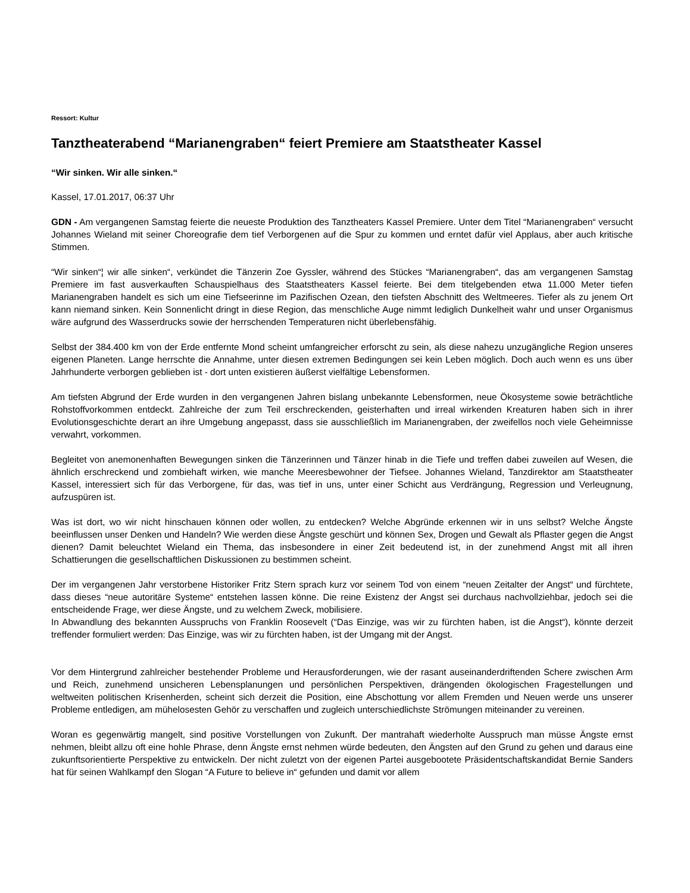Ressort: Kultur
Tanztheaterabend “Marianengraben“ feiert Premiere am Staatstheater Kassel
“Wir sinken. Wir alle sinken.“
Kassel, 17.01.2017, 06:37 Uhr
GDN - Am vergangenen Samstag feierte die neueste Produktion des Tanztheaters Kassel Premiere. Unter dem Titel “Marianengraben“ versucht Johannes Wieland mit seiner Choreografie dem tief Verborgenen auf die Spur zu kommen und erntet dafür viel Applaus, aber auch kritische Stimmen.
“Wir sinken“¦ wir alle sinken“, verkündet die Tänzerin Zoe Gyssler, während des Stückes “Marianengraben“, das am vergangenen Samstag Premiere im fast ausverkauften Schauspielhaus des Staatstheaters Kassel feierte. Bei dem titelgebenden etwa 11.000 Meter tiefen Marianengraben handelt es sich um eine Tiefseerinne im Pazifischen Ozean, den tiefsten Abschnitt des Weltmeeres. Tiefer als zu jenem Ort kann niemand sinken. Kein Sonnenlicht dringt in diese Region, das menschliche Auge nimmt lediglich Dunkelheit wahr und unser Organismus wäre aufgrund des Wasserdrucks sowie der herrschenden Temperaturen nicht überlebensfähig.
Selbst der 384.400 km von der Erde entfernte Mond scheint umfangreicher erforscht zu sein, als diese nahezu unzugängliche Region unseres eigenen Planeten. Lange herrschte die Annahme, unter diesen extremen Bedingungen sei kein Leben möglich. Doch auch wenn es uns über Jahrhunderte verborgen geblieben ist - dort unten existieren äußerst vielfältige Lebensformen.
Am tiefsten Abgrund der Erde wurden in den vergangenen Jahren bislang unbekannte Lebensformen, neue Ökosysteme sowie beträchtliche Rohstoffvorkommen entdeckt. Zahlreiche der zum Teil erschreckenden, geisterhaften und irreal wirkenden Kreaturen haben sich in ihrer Evolutionsgeschichte derart an ihre Umgebung angepasst, dass sie ausschließlich im Marianengraben, der zweifellos noch viele Geheimnisse verwahrt, vorkommen.
Begleitet von anemonenhaften Bewegungen sinken die Tänzerinnen und Tänzer hinab in die Tiefe und treffen dabei zuweilen auf Wesen, die ähnlich erschreckend und zombiehaft wirken, wie manche Meeresbewohner der Tiefsee. Johannes Wieland, Tanzdirektor am Staatstheater Kassel, interessiert sich für das Verborgene, für das, was tief in uns, unter einer Schicht aus Verdrängung, Regression und Verleugnung, aufzuspüren ist.
Was ist dort, wo wir nicht hinschauen können oder wollen, zu entdecken? Welche Abgründe erkennen wir in uns selbst? Welche Ängste beeinflussen unser Denken und Handeln? Wie werden diese Ängste geschürt und können Sex, Drogen und Gewalt als Pflaster gegen die Angst dienen? Damit beleuchtet Wieland ein Thema, das insbesondere in einer Zeit bedeutend ist, in der zunehmend Angst mit all ihren Schattierungen die gesellschaftlichen Diskussionen zu bestimmen scheint.
Der im vergangenen Jahr verstorbene Historiker Fritz Stern sprach kurz vor seinem Tod von einem “neuen Zeitalter der Angst“ und fürchtete, dass dieses “neue autoritäre Systeme“ entstehen lassen könne. Die reine Existenz der Angst sei durchaus nachvollziehbar, jedoch sei die entscheidende Frage, wer diese Ängste, und zu welchem Zweck, mobilisiere.
In Abwandlung des bekannten Ausspruchs von Franklin Roosevelt (“Das Einzige, was wir zu fürchten haben, ist die Angst“), könnte derzeit treffender formuliert werden: Das Einzige, was wir zu fürchten haben, ist der Umgang mit der Angst.
Vor dem Hintergrund zahlreicher bestehender Probleme und Herausforderungen, wie der rasant auseinanderdriftenden Schere zwischen Arm und Reich, zunehmend unsicheren Lebensplanungen und persönlichen Perspektiven, drängenden ökologischen Fragestellungen und weltweiten politischen Krisenherden, scheint sich derzeit die Position, eine Abschottung vor allem Fremden und Neuen werde uns unserer Probleme entledigen, am mühelosesten Gehör zu verschaffen und zugleich unterschiedlichste Strömungen miteinander zu vereinen.
Woran es gegenwärtig mangelt, sind positive Vorstellungen von Zukunft. Der mantrahaft wiederholte Ausspruch man müsse Ängste ernst nehmen, bleibt allzu oft eine hohle Phrase, denn Ängste ernst nehmen würde bedeuten, den Ängsten auf den Grund zu gehen und daraus eine zukunftsorientierte Perspektive zu entwickeln. Der nicht zuletzt von der eigenen Partei ausgebootete Präsidentschaftskandidat Bernie Sanders hat für seinen Wahlkampf den Slogan “A Future to believe in“ gefunden und damit vor allem